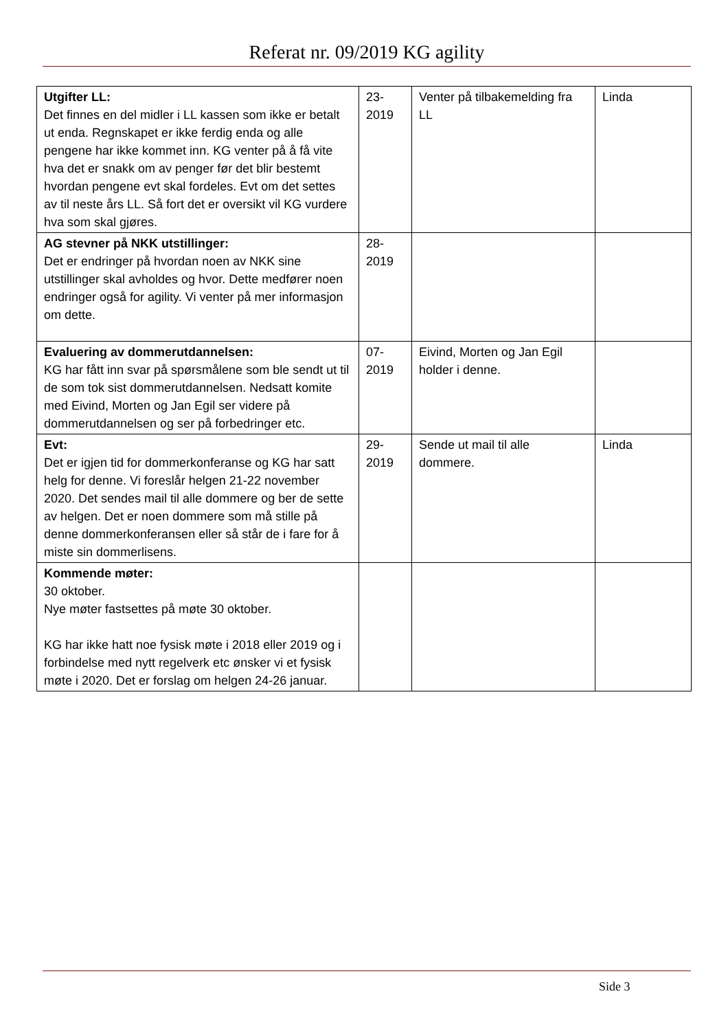Referat nr. 09/2019 KG agility
| Utgifter LL: Det finnes en del midler i LL kassen som ikke er betalt ut enda. Regnskapet er ikke ferdig enda og alle pengene har ikke kommet inn. KG venter på å få vite hva det er snakk om av penger før det blir bestemt hvordan pengene evt skal fordeles. Evt om det settes av til neste års LL. Så fort det er oversikt vil KG vurdere hva som skal gjøres. | 23- 2019 | Venter på tilbakemelding fra LL | Linda |
| AG stevner på NKK utstillinger: Det er endringer på hvordan noen av NKK sine utstillinger skal avholdes og hvor. Dette medfører noen endringer også for agility. Vi venter på mer informasjon om dette. | 28- 2019 | | |
| Evaluering av dommerutdannelsen: KG har fått inn svar på spørsmålene som ble sendt ut til de som tok sist dommerutdannelsen. Nedsatt komite med Eivind, Morten og Jan Egil ser videre på dommerutdannelsen og ser på forbedringer etc. | 07- 2019 | Eivind, Morten og Jan Egil holder i denne. | |
| Evt: Det er igjen tid for dommerkonferanse og KG har satt helg for denne. Vi foreslår helgen 21-22 november 2020. Det sendes mail til alle dommere og ber de sette av helgen. Det er noen dommere som må stille på denne dommerkonferansen eller så står de i fare for å miste sin dommerlisens. | 29- 2019 | Sende ut mail til alle dommere. | Linda |
| Kommende møter: 30 oktober. Nye møter fastsettes på møte 30 oktober. KG har ikke hatt noe fysisk møte i 2018 eller 2019 og i forbindelse med nytt regelverk etc ønsker vi et fysisk møte i 2020. Det er forslag om helgen 24-26 januar. | | | |
Side 3